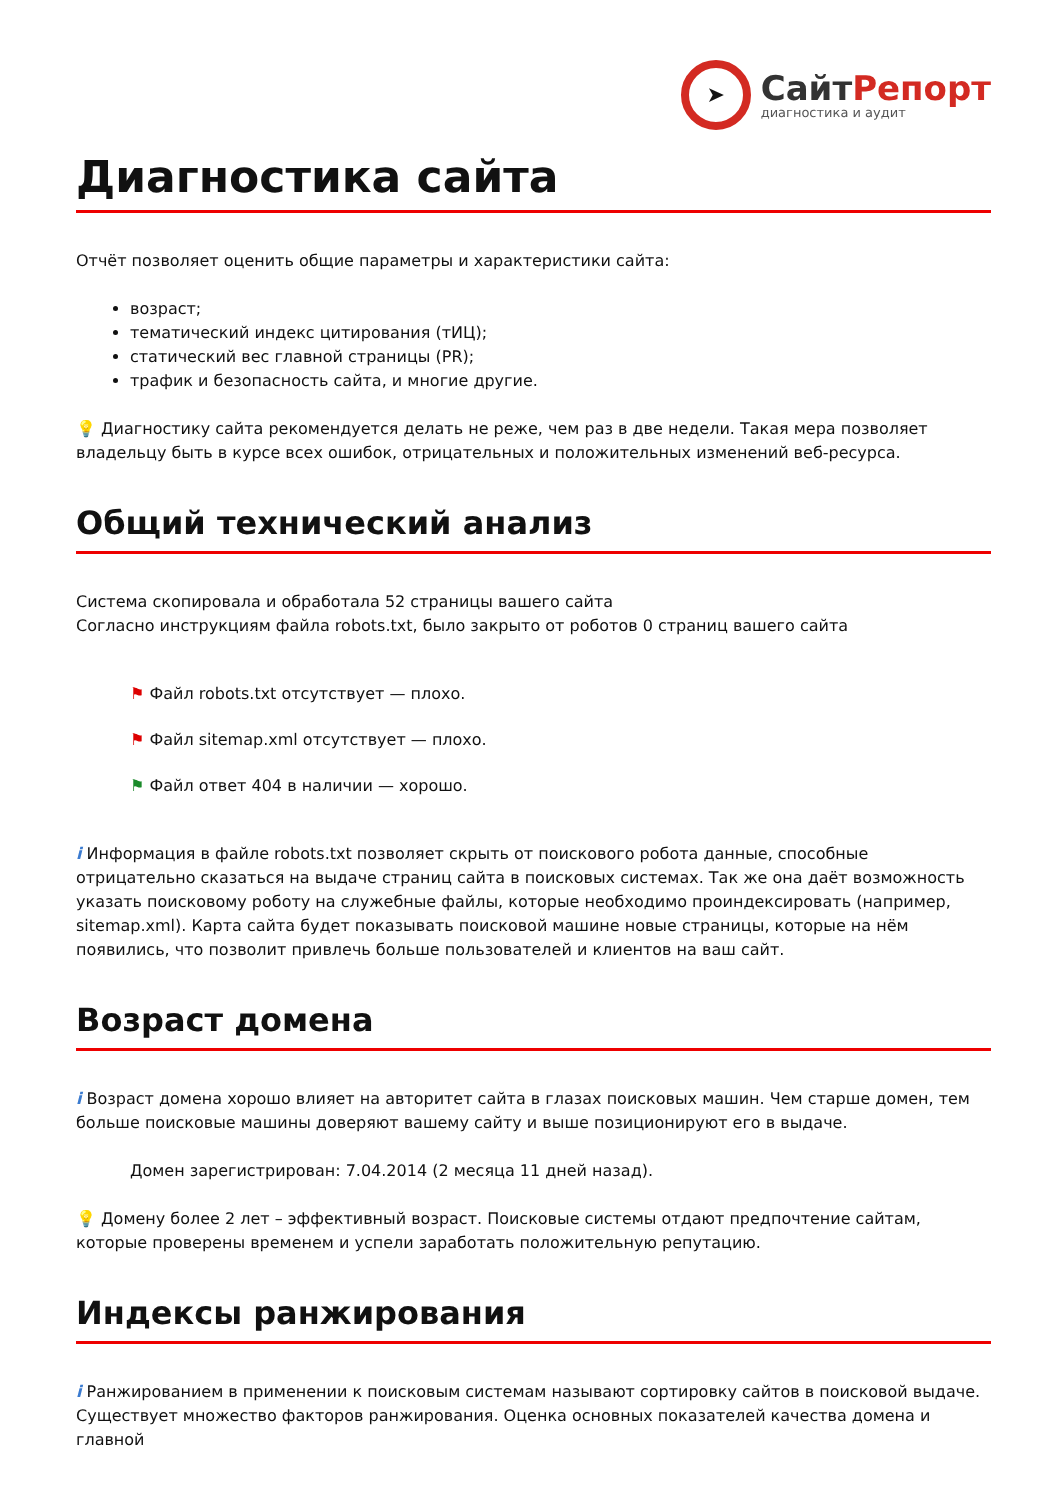➤
СайтРепорт
диагностика и аудит
Диагностика сайта
Отчёт позволяет оценить общие параметры и характеристики сайта:
возраст;
тематический индекс цитирования (тИЦ);
статический вес главной страницы (PR);
трафик и безопасность сайта, и многие другие.
💡 Диагностику сайта рекомендуется делать не реже, чем раз в две недели. Такая мера позволяет владельцу быть в курсе всех ошибок, отрицательных и положительных изменений веб-ресурса.
Общий технический анализ
Система скопировала и обработала 52 страницы вашего сайта
Согласно инструкциям файла robots.txt, было закрыто от роботов 0 страниц вашего сайта
⚑ Файл robots.txt отсутствует — плохо.
⚑ Файл sitemap.xml отсутствует — плохо.
⚑ Файл ответ 404 в наличии — хорошо.
i Информация в файле robots.txt позволяет скрыть от поискового робота данные, способные отрицательно сказаться на выдаче страниц сайта в поисковых системах. Так же она даёт возможность указать поисковому роботу на служебные файлы, которые необходимо проиндексировать (например, sitemap.xml). Карта сайта будет показывать поисковой машине новые страницы, которые на нём появились, что позволит привлечь больше пользователей и клиентов на ваш сайт.
Возраст домена
i Возраст домена хорошо влияет на авторитет сайта в глазах поисковых машин. Чем старше домен, тем больше поисковые машины доверяют вашему сайту и выше позиционируют его в выдаче.
Домен зарегистрирован: 7.04.2014 (2 месяца 11 дней назад).
💡 Домену более 2 лет – эффективный возраст. Поисковые системы отдают предпочтение сайтам, которые проверены временем и успели заработать положительную репутацию.
Индексы ранжирования
i Ранжированием в применении к поисковым системам называют сортировку сайтов в поисковой выдаче. Существует множество факторов ранжирования. Оценка основных показателей качества домена и главной